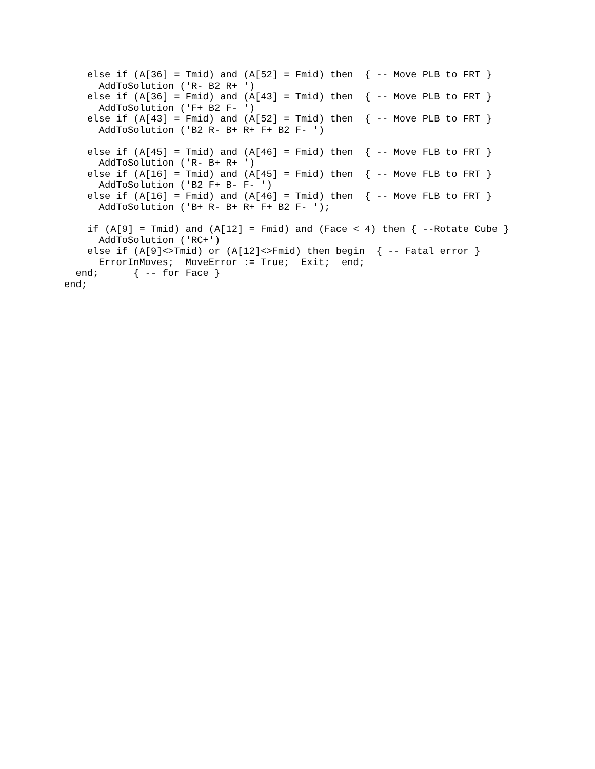else if (A[36] = Tmid) and (A[52] = Fmid) then  { -- Move PLB to FRT }
      AddToSolution ('R- B2 R+ ')
    else if (A[36] = Fmid) and (A[43] = Tmid) then  { -- Move PLB to FRT }
      AddToSolution ('F+ B2 F- ')
    else if (A[43] = Fmid) and (A[52] = Tmid) then  { -- Move PLB to FRT }
      AddToSolution ('B2 R- B+ R+ F+ B2 F- ')

    else if (A[45] = Tmid) and (A[46] = Fmid) then  { -- Move FLB to FRT }
      AddToSolution ('R- B+ R+ ')
    else if (A[16] = Tmid) and (A[45] = Fmid) then  { -- Move FLB to FRT }
      AddToSolution ('B2 F+ B- F- ')
    else if (A[16] = Fmid) and (A[46] = Tmid) then  { -- Move FLB to FRT }
      AddToSolution ('B+ R- B+ R+ F+ B2 F- ');

    if (A[9] = Tmid) and (A[12] = Fmid) and (Face < 4) then { --Rotate Cube }
      AddToSolution ('RC+')
    else if (A[9]<>Tmid) or (A[12]<>Fmid) then begin  { -- Fatal error }
      ErrorInMoves;  MoveError := True;  Exit;  end;
  end;      { -- for Face }
end;